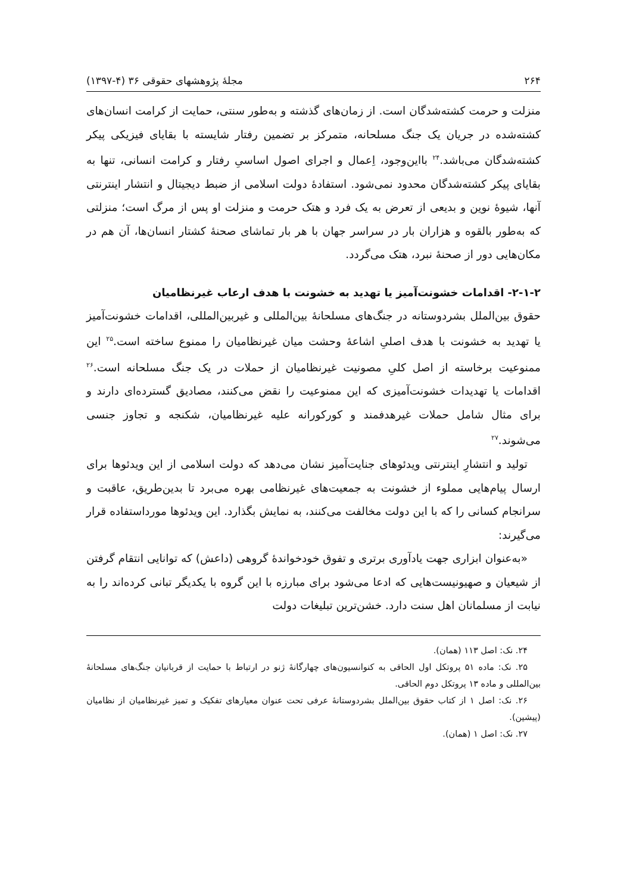۲۶۴ مجلۀ پژوهشهای حقوقی ۳۶ (۴-۱۳۹۷)
منزلت و حرمت کشته‌شدگان است. از زمان‌های گذشته و به‌طور سنتی، حمایت از کرامت انسان‌های کشته‌شده در جریان یک جنگ مسلحانه، متمرکز بر تضمین رفتار شایسته با بقایای فیزیکی پیکر کشته‌شدگان می‌باشد.<sup>۲۴</sup> بااین‌وجود، اِعمال و اجرای اصول اساسیِ رفتار و کرامت انسانی، تنها به بقایای پیکر کشته‌شدگان محدود نمی‌شود. استفادۀ دولت اسلامی از ضبط دیجیتال و انتشار اینترنتی آنها، شیوۀ نوین و بدیعی از تعرض به یک فرد و هتک حرمت و منزلت او پس از مرگ است؛ منزلتی که به‌طور بالقوه و هزاران بار در سراسر جهان با هر بار تماشای صحنۀ کشتار انسان‌ها، آن هم در مکان‌هایی دور از صحنۀ نبرد، هتک می‌گردد.
۲-۱-۲- اقدامات خشونت‌آمیز یا تهدید به خشونت با هدف ارعاب غیرنظامیان
حقوق بین‌الملل بشردوستانه در جنگ‌های مسلحانۀ بین‌المللی و غیربین‌المللی، اقدامات خشونت‌آمیز یا تهدید به خشونت با هدف اصلیِ اشاعۀ وحشت میان غیرنظامیان را ممنوع ساخته است.<sup>۲۵</sup> این ممنوعیت برخاسته از اصل کلیِ مصونیت غیرنظامیان از حملات در یک جنگ مسلحانه است.<sup>۲۶</sup> اقدامات یا تهدیدات خشونت‌آمیزی که این ممنوعیت را نقض می‌کنند، مصادیق گسترده‌ای دارند و برای مثال شامل حملات غیرهدفمند و کورکورانه علیه غیرنظامیان، شکنجه و تجاوز جنسی می‌شوند.<sup>۲۷</sup>
تولید و انتشارِ اینترنتی ویدئوهای جنایت‌آمیز نشان می‌دهد که دولت اسلامی از این ویدئوها برای ارسال پیام‌هایی مملوء از خشونت به جمعیت‌های غیرنظامی بهره می‌برد تا بدین‌طریق، عاقبت و سرانجام کسانی را که با این دولت مخالفت می‌کنند، به نمایش بگذارد. این ویدئوها مورداستفاده قرار می‌گیرند:
«به‌عنوان ابزاری جهت یادآوری برتری و تفوق خودخواندۀ گروهی (داعش) که توانایی انتقام گرفتن از شیعیان و صهیونیست‌هایی که ادعا می‌شود برای مبارزه با این گروه با یکدیگر تبانی کرده‌اند را به نیابت از مسلمانان اهل سنت دارد. خشن‌ترین تبلیغات دولت
۲۴. نک: اصل ۱۱۳ (همان).
۲۵. نک: ماده ۵۱ پروتکل اول الحاقی به کنوانسیون‌های چهارگانۀ ژنو در ارتباط با حمایت از قربانیان جنگ‌های مسلحانۀ بین‌المللی و ماده ۱۳ پروتکل دوم الحاقی.
۲۶. نک: اصل ۱ از کتاب حقوق بین‌الملل بشردوستانۀ عرفی تحت عنوان معیارهای تفکیک و تمیز غیرنظامیان از نظامیان (پیشین).
۲۷. نک: اصل ۱ (همان).